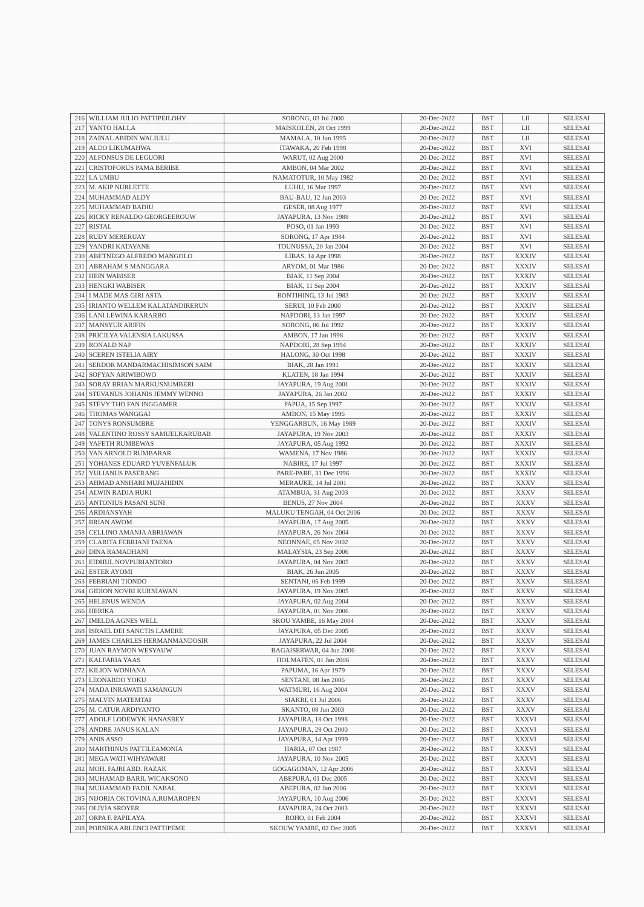| 216 | WILLIAM JULIO PATTIPEILOHY | SORONG, 03 Jul 2000 | 20-Dec-2022 | BST | LII | SELESAI |
| 217 | YANTO HALLA | MAISKOLEN, 28 Oct 1999 | 20-Dec-2022 | BST | LII | SELESAI |
| 218 | ZAINAL ABIDIN WALIULU | MAMALA, 10 Jun 1995 | 20-Dec-2022 | BST | LII | SELESAI |
| 219 | ALDO LIKUMAHWA | ITAWAKA, 20 Feb 1998 | 20-Dec-2022 | BST | XVI | SELESAI |
| 220 | ALFONSUS DE LEGUORI | WARUT, 02 Aug 2000 | 20-Dec-2022 | BST | XVI | SELESAI |
| 221 | CRISTOFORUS PAMA BERIBE | AMBON, 04 Mar 2002 | 20-Dec-2022 | BST | XVI | SELESAI |
| 222 | LA UMBU | NAMATOTUR, 10 May 1982 | 20-Dec-2022 | BST | XVI | SELESAI |
| 223 | M. AKIP NURLETTE | LUHU, 16 Mar 1997 | 20-Dec-2022 | BST | XVI | SELESAI |
| 224 | MUHAMMAD ALDY | BAU-BAU, 12 Jun 2003 | 20-Dec-2022 | BST | XVI | SELESAI |
| 225 | MUHAMMAD BADIU | GESER, 08 Aug 1977 | 20-Dec-2022 | BST | XVI | SELESAI |
| 226 | RICKY RENALDO GEORGEEROUW | JAYAPURA, 13 Nov 1988 | 20-Dec-2022 | BST | XVI | SELESAI |
| 227 | RISTAL | POSO, 01 Jan 1993 | 20-Dec-2022 | BST | XVI | SELESAI |
| 228 | RUDY MERERUAY | SORONG, 17 Apr 1984 | 20-Dec-2022 | BST | XVI | SELESAI |
| 229 | YANDRI KATAYANE | TOUNUSSA, 20 Jan 2004 | 20-Dec-2022 | BST | XVI | SELESAI |
| 230 | ABETNEGO ALFREDO MANGOLO | LIBAS, 14 Apr 1998 | 20-Dec-2022 | BST | XXXIV | SELESAI |
| 231 | ABRAHAM S MANGGARA | ARYOM, 01 Mar 1986 | 20-Dec-2022 | BST | XXXIV | SELESAI |
| 232 | HEIN WABISER | BIAK, 11 Sep 2004 | 20-Dec-2022 | BST | XXXIV | SELESAI |
| 233 | HENGKI WABISER | BIAK, 11 Sep 2004 | 20-Dec-2022 | BST | XXXIV | SELESAI |
| 234 | I MADE MAS GIRI ASTA | BONTIHING, 13 Jul 1983 | 20-Dec-2022 | BST | XXXIV | SELESAI |
| 235 | IRIANTO WELLEM KALATANDIRERUN | SERUI, 10 Feb 2000 | 20-Dec-2022 | BST | XXXIV | SELESAI |
| 236 | LANI LEWINA KARARBO | NAPDORI, 13 Jan 1997 | 20-Dec-2022 | BST | XXXIV | SELESAI |
| 237 | MANSYUR ARIFIN | SORONG, 06 Jul 1992 | 20-Dec-2022 | BST | XXXIV | SELESAI |
| 238 | PRICILYA VALENSIA LAKUSSA | AMBON, 17 Jan 1998 | 20-Dec-2022 | BST | XXXIV | SELESAI |
| 239 | RONALD NAP | NAPDORI, 28 Sep 1994 | 20-Dec-2022 | BST | XXXIV | SELESAI |
| 240 | SCEREN ISTELIA AIRY | HALONG, 30 Oct 1998 | 20-Dec-2022 | BST | XXXIV | SELESAI |
| 241 | SERDOR MANDARMACHISIMSON SAIM | BIAK, 28 Jan 1991 | 20-Dec-2022 | BST | XXXIV | SELESAI |
| 242 | SOFYAN ARIWIBOWO | KLATEN, 18 Jan 1994 | 20-Dec-2022 | BST | XXXIV | SELESAI |
| 243 | SORAY BRIAN MARKUSNUMBERI | JAYAPURA, 19 Aug 2001 | 20-Dec-2022 | BST | XXXIV | SELESAI |
| 244 | STEVANUS JOHANIS JEMMY WENNO | JAYAPURA, 26 Jan 2002 | 20-Dec-2022 | BST | XXXIV | SELESAI |
| 245 | STEVY THO FAN INGGAMER | PAPUA, 15 Sep 1997 | 20-Dec-2022 | BST | XXXIV | SELESAI |
| 246 | THOMAS WANGGAI | AMBON, 15 May 1996 | 20-Dec-2022 | BST | XXXIV | SELESAI |
| 247 | TONYS RONSUMBRE | YENGGARBUN, 16 May 1989 | 20-Dec-2022 | BST | XXXIV | SELESAI |
| 248 | VALENTINO ROSSY SAMUELKARUBAB | JAYAPURA, 19 Nov 2003 | 20-Dec-2022 | BST | XXXIV | SELESAI |
| 249 | YAFETH RUMBEWAS | JAYAPURA, 05 Aug 1992 | 20-Dec-2022 | BST | XXXIV | SELESAI |
| 250 | YAN ARNOLD RUMBARAR | WAMENA, 17 Nov 1986 | 20-Dec-2022 | BST | XXXIV | SELESAI |
| 251 | YOHANES EDUARD YUVENFALUK | NABIRE, 17 Jul 1997 | 20-Dec-2022 | BST | XXXIV | SELESAI |
| 252 | YULIANUS PASERANG | PARE-PARE, 31 Dec 1996 | 20-Dec-2022 | BST | XXXIV | SELESAI |
| 253 | AHMAD ANSHARI MUJAHIDIN | MERAUKE, 14 Jul 2001 | 20-Dec-2022 | BST | XXXV | SELESAI |
| 254 | ALWIN RADJA HUKI | ATAMBUA, 31 Aug 2003 | 20-Dec-2022 | BST | XXXV | SELESAI |
| 255 | ANTONIUS PASANI SUNI | BENUS, 27 Nov 2004 | 20-Dec-2022 | BST | XXXV | SELESAI |
| 256 | ARDIANSYAH | MALUKU TENGAH, 04 Oct 2006 | 20-Dec-2022 | BST | XXXV | SELESAI |
| 257 | BRIAN AWOM | JAYAPURA, 17 Aug 2005 | 20-Dec-2022 | BST | XXXV | SELESAI |
| 258 | CELLINO AMANJA ABRIAWAN | JAYAPURA, 26 Nov 2004 | 20-Dec-2022 | BST | XXXV | SELESAI |
| 259 | CLARITA FEBRIANI TAENA | NEONNAE, 05 Nov 2002 | 20-Dec-2022 | BST | XXXV | SELESAI |
| 260 | DINA RAMADHANI | MALAYSIA, 23 Sep 2006 | 20-Dec-2022 | BST | XXXV | SELESAI |
| 261 | EIDHUL NOVPURIANTORO | JAYAPURA, 04 Nov 2005 | 20-Dec-2022 | BST | XXXV | SELESAI |
| 262 | ESTER AYOMI | BIAK, 26 Jun 2005 | 20-Dec-2022 | BST | XXXV | SELESAI |
| 263 | FEBRIANI TIONDO | SENTANI, 06 Feb 1999 | 20-Dec-2022 | BST | XXXV | SELESAI |
| 264 | GIDION NOVRI KURNIAWAN | JAYAPURA, 19 Nov 2005 | 20-Dec-2022 | BST | XXXV | SELESAI |
| 265 | HELENUS WENDA | JAYAPURA, 02 Aug 2004 | 20-Dec-2022 | BST | XXXV | SELESAI |
| 266 | HERIKA | JAYAPURA, 01 Nov 2006 | 20-Dec-2022 | BST | XXXV | SELESAI |
| 267 | IMELDA AGNES WELL | SKOU YAMBE, 16 May 2004 | 20-Dec-2022 | BST | XXXV | SELESAI |
| 268 | ISRAEL DEI SANCTIS LAMERE | JAYAPURA, 05 Dec 2005 | 20-Dec-2022 | BST | XXXV | SELESAI |
| 269 | JAMES CHARLES HERMANMANDOSIR | JAYAPURA, 22 Jul 2004 | 20-Dec-2022 | BST | XXXV | SELESAI |
| 270 | JUAN RAYMON WESYAUW | BAGAISERWAR, 04 Jun 2006 | 20-Dec-2022 | BST | XXXV | SELESAI |
| 271 | KALFARIA YAAS | HOLMAFEN, 01 Jan 2006 | 20-Dec-2022 | BST | XXXV | SELESAI |
| 272 | KILION WONIANA | PAPUMA, 16 Apr 1979 | 20-Dec-2022 | BST | XXXV | SELESAI |
| 273 | LEONARDO YOKU | SENTANI, 08 Jan 2006 | 20-Dec-2022 | BST | XXXV | SELESAI |
| 274 | MADA INRAWATI SAMANGUN | WATMURI, 16 Aug 2004 | 20-Dec-2022 | BST | XXXV | SELESAI |
| 275 | MALVIN MATEMTAI | SIAKRI, 01 Jul 2006 | 20-Dec-2022 | BST | XXXV | SELESAI |
| 276 | M. CATUR ARDIYANTO | SKANTO, 08 Jun 2003 | 20-Dec-2022 | BST | XXXV | SELESAI |
| 277 | ADOLF LODEWYK HANASBEY | JAYAPURA, 18 Oct 1998 | 20-Dec-2022 | BST | XXXVI | SELESAI |
| 278 | ANDRE JANUS KALAN | JAYAPURA, 28 Oct 2000 | 20-Dec-2022 | BST | XXXVI | SELESAI |
| 279 | ANIS ASSO | JAYAPURA, 14 Apr 1999 | 20-Dec-2022 | BST | XXXVI | SELESAI |
| 280 | MARTHINUS PATTILEAMONIA | HARIA, 07 Oct 1987 | 20-Dec-2022 | BST | XXXVI | SELESAI |
| 281 | MEGA WATI WIHYAWARI | JAYAPURA, 10 Nov 2005 | 20-Dec-2022 | BST | XXXVI | SELESAI |
| 282 | MOH. FAJRI ABD. RAZAK | GOGAGOMAN, 12 Apr 2006 | 20-Dec-2022 | BST | XXXVI | SELESAI |
| 283 | MUHAMAD BARIL WICAKSONO | ABEPURA, 01 Dec 2005 | 20-Dec-2022 | BST | XXXVI | SELESAI |
| 284 | MUHAMMAD FADIL NABAL | ABEPURA, 02 Jan 2006 | 20-Dec-2022 | BST | XXXVI | SELESAI |
| 285 | NIJORIA OKTOVINA A.RUMAROPEN | JAYAPURA, 10 Aug 2006 | 20-Dec-2022 | BST | XXXVI | SELESAI |
| 286 | OLIVIA SROYER | JAYAPURA, 24 Oct 2003 | 20-Dec-2022 | BST | XXXVI | SELESAI |
| 287 | ORPA F. PAPILAYA | ROHO, 01 Feb 2004 | 20-Dec-2022 | BST | XXXVI | SELESAI |
| 288 | PORNIKA ARLENCI PATTIPEME | SKOUW YAMBE, 02 Dec 2005 | 20-Dec-2022 | BST | XXXVI | SELESAI |